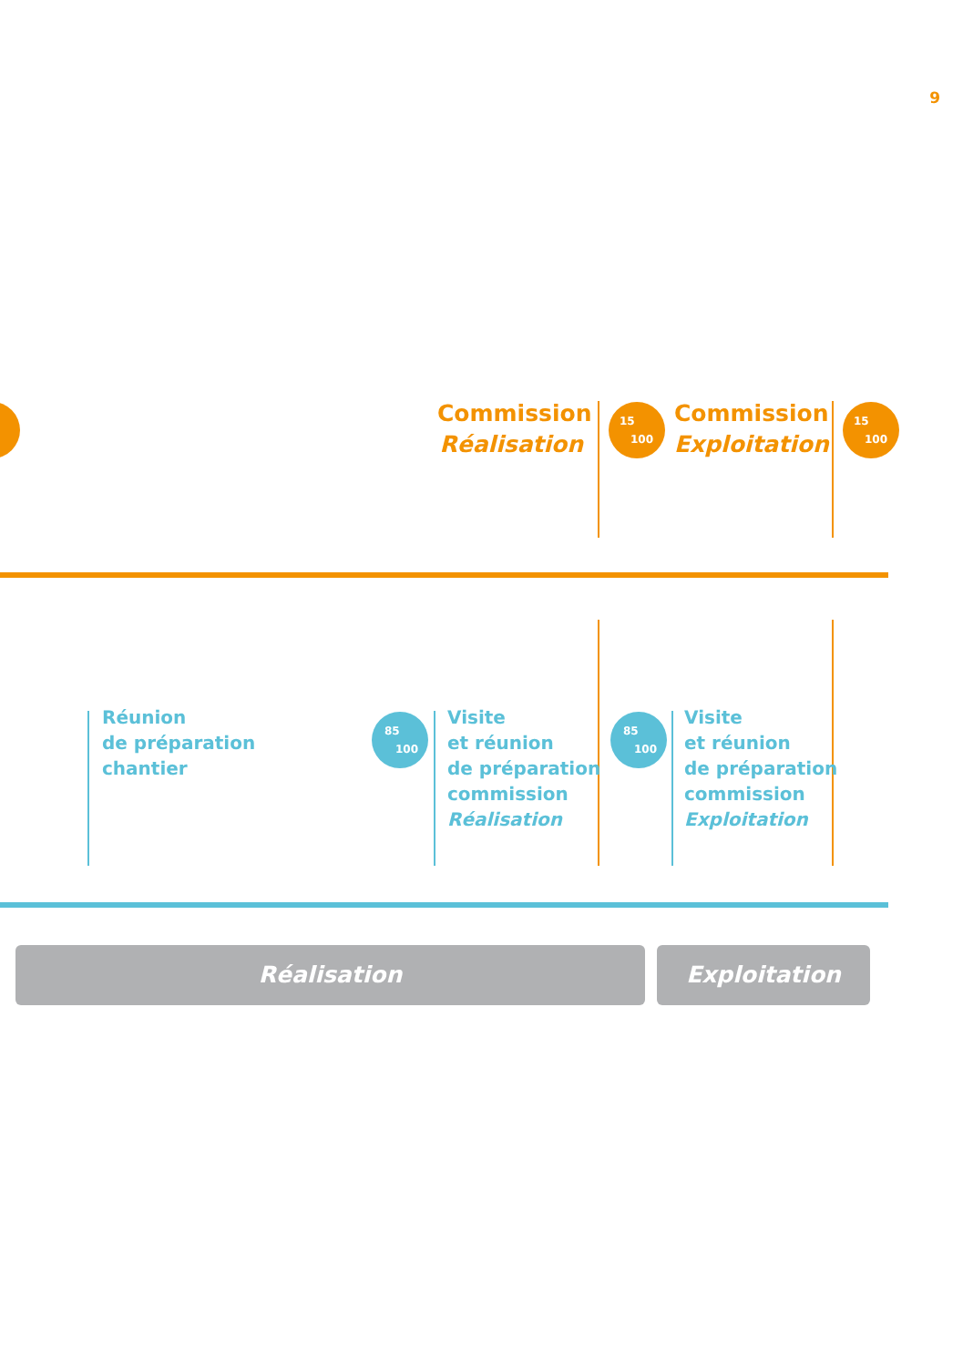9
Commission
Réalisation
15
100
Commission
Exploitation
15
100
Réunion
de préparation
chantier
85
100
Visite
et réunion
de préparation
commission
Réalisation
85
100
Visite
et réunion
de préparation
commission
Exploitation
Réalisation Exploitation